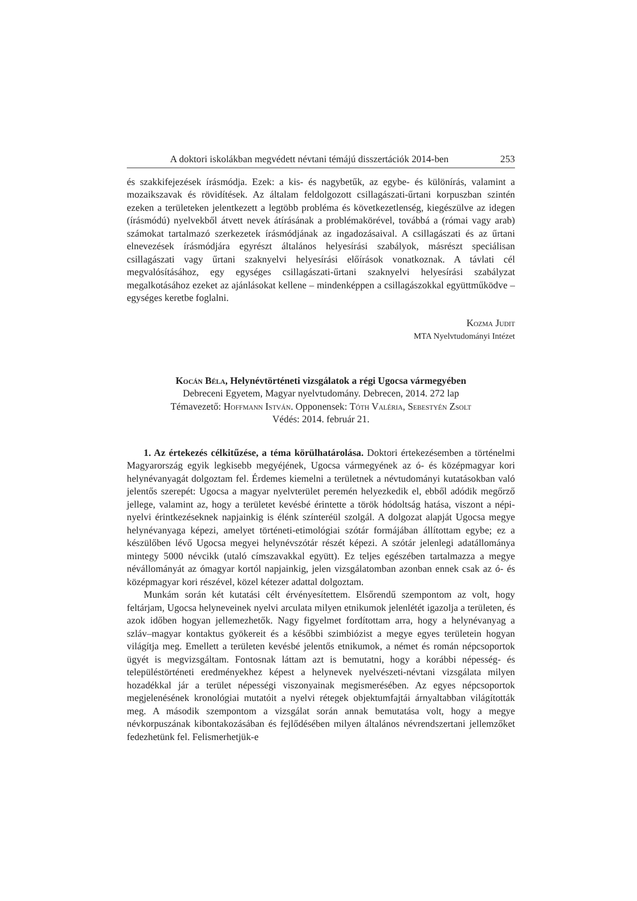A doktori iskolákban megvédett névtani témájú disszertációk 2014-ben 253
és szakkifejezések írásmódja. Ezek: a kis- és nagybetűk, az egybe- és különírás, valamint a mozaikszavak és rövidítések. Az általam feldolgozott csillagászati-űrtani korpuszban szintén ezeken a területeken jelentkezett a legtöbb probléma és következetlenség, kiegészülve az idegen (írásmódú) nyelvekből átvett nevek átírásának a problémakörével, továbbá a (római vagy arab) számokat tartalmazó szerkezetek írásmódjának az ingadozásaival. A csillagászati és az űrtani elnevezések írásmódjára egyrészt általános helyesírási szabályok, másrészt speciálisan csillagászati vagy űrtani szaknyelvi helyesírási előírások vonatkoznak. A távlati cél megvalósításához, egy egységes csillagászati-űrtani szaknyelvi helyesírási szabályzat megalkotásához ezeket az ajánlásokat kellene – mindenképpen a csillagászokkal együttműködve – egységes keretbe foglalni.
Kozma Judit
MTA Nyelvtudományi Intézet
Kocán Béla, Helynévtörténeti vizsgálatok a régi Ugocsa vármegyében
Debreceni Egyetem, Magyar nyelvtudomány. Debrecen, 2014. 272 lap
Témavezető: Hoffmann István. Opponensek: Tóth Valéria, Sebestyén Zsolt
Védés: 2014. február 21.
1. Az értekezés célkitűzése, a téma körülhatárolása. Doktori értekezésemben a történelmi Magyarország egyik legkisebb megyéjének, Ugocsa vármegyének az ó- és középmagyar kori helynévanyagát dolgoztam fel. Érdemes kiemelni a területnek a névtudományi kutatásokban való jelentős szerepét: Ugocsa a magyar nyelvterület peremén helyezkedik el, ebből adódik megőrző jellege, valamint az, hogy a területet kevésbé érintette a török hódoltság hatása, viszont a népi-nyelvi érintkezéseknek napjainkig is élénk színteréül szolgál. A dolgozat alapját Ugocsa megye helynévanyaga képezi, amelyet történeti-etimológiai szótár formájában állítottam egybe; ez a készülőben lévő Ugocsa megyei helynévszótár részét képezi. A szótár jelenlegi adatállománya mintegy 5000 névcikk (utaló címszavakkal együtt). Ez teljes egészében tartalmazza a megye névállományát az ómagyar kortól napjainkig, jelen vizsgálatomban azonban ennek csak az ó- és középmagyar kori részével, közel kétezer adattal dolgoztam.
Munkám során két kutatási célt érvényesítettem. Elsőrendű szempontom az volt, hogy feltárjam, Ugocsa helyneveinek nyelvi arculata milyen etnikumok jelenlétét igazolja a területen, és azok időben hogyan jellemezhetők. Nagy figyelmet fordítottam arra, hogy a helynévanyag a szláv–magyar kontaktus gyökereit és a későbbi szimbiózist a megye egyes területein hogyan világítja meg. Emellett a területen kevésbé jelentős etnikumok, a német és román népcsoportok ügyét is megvizsgáltam. Fontosnak láttam azt is bemutatni, hogy a korábbi népesség- és településtörténeti eredményekhez képest a helynevek nyelvészeti-névtani vizsgálata milyen hozadékkal jár a terület népességi viszonyainak megismerésében. Az egyes népcsoportok megjelenésének kronológiai mutatóit a nyelvi rétegek objektumfajtái árnyaltabban világították meg. A második szempontom a vizsgálat során annak bemutatása volt, hogy a megye névkorpuszának kibontakozásában és fejlődésében milyen általános névrendszertani jellemzőket fedezhetünk fel. Felismerhetjük-e